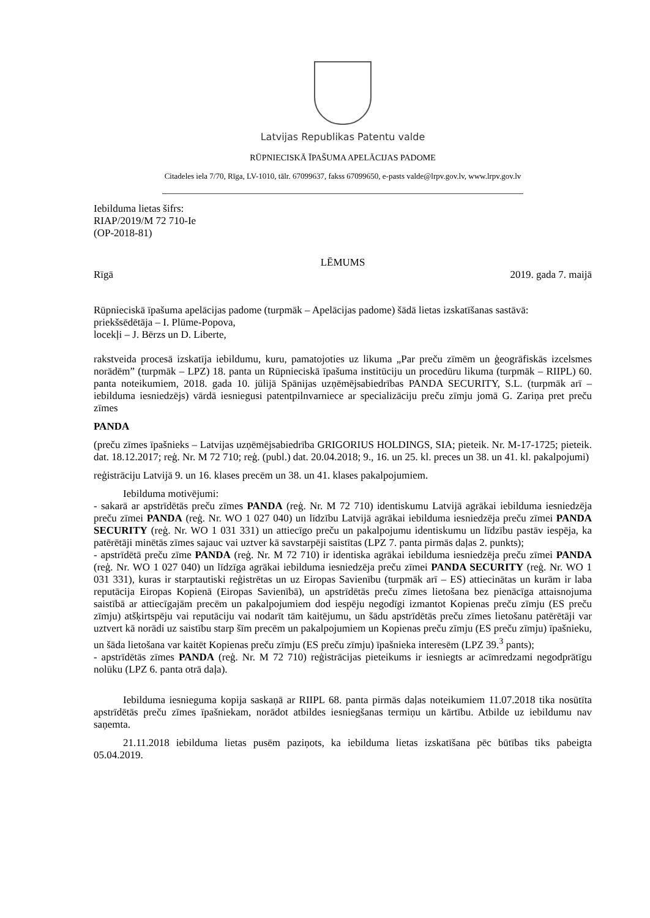Latvijas Republikas Patentu valde
RŪPNIECISKĀ ĪPAŠUMA APELĀCIJAS PADOME
Citadeles iela 7/70, Rīga, LV-1010, tālr. 67099637, fakss 67099650, e-pasts valde@lrpv.gov.lv, www.lrpv.gov.lv
Iebilduma lietas šifrs:
RIAP/2019/M 72 710-Ie
(OP-2018-81)
LĒMUMS
Rīgā 2019. gada 7. maijā
Rūpnieciskā īpašuma apelācijas padome (turpmāk – Apelācijas padome) šādā lietas izskatīšanas sastāvā:
priekšsēdētāja – I. Plūme-Popova,
locekļi – J. Bērzs un D. Liberte,
rakstveida procesā izskatīja iebildumu, kuru, pamatojoties uz likuma „Par preču zīmēm un ģeogrāfiskās izcelsmes norādēm” (turpmāk – LPZ) 18. panta un Rūpnieciskā īpašuma institūciju un procedūru likuma (turpmāk – RIIPL) 60. panta noteikumiem, 2018. gada 10. jūlijā Spānijas uzņēmējsabiedrības PANDA SECURITY, S.L. (turpmāk arī – iebilduma iesniedzējs) vārdā iesniegusi patentpilnvarniece ar specializāciju preču zīmju jomā G. Zariņa pret preču zīmes
PANDA
(preču zīmes īpašnieks – Latvijas uzņēmējsabiedrība GRIGORIUS HOLDINGS, SIA; pieteik. Nr. M-17-1725; pieteik. dat. 18.12.2017; reģ. Nr. M 72 710; reģ. (publ.) dat. 20.04.2018; 9., 16. un 25. kl. preces un 38. un 41. kl. pakalpojumi)
reģistrāciju Latvijā 9. un 16. klases precēm un 38. un 41. klases pakalpojumiem.
Iebilduma motivējumi:
- sakarā ar apstrīdētās preču zīmes PANDA (reģ. Nr. M 72 710) identiskumu Latvijā agrākai iebilduma iesniedzēja preču zīmei PANDA (reģ. Nr. WO 1 027 040) un līdzību Latvijā agrākai iebilduma iesniedzēja preču zīmei PANDA SECURITY (reģ. Nr. WO 1 031 331) un attiecīgo preču un pakalpojumu identiskumu un līdzību pastāv iespēja, ka patērētāji minētās zīmes sajauc vai uztver kā savstarpēji saistītas (LPZ 7. panta pirmās daļas 2. punkts);
- apstrīdētā preču zīme PANDA (reģ. Nr. M 72 710) ir identiska agrākai iebilduma iesniedzēja preču zīmei PANDA (reģ. Nr. WO 1 027 040) un līdzīga agrākai iebilduma iesniedzēja preču zīmei PANDA SECURITY (reģ. Nr. WO 1 031 331), kuras ir starptautiski reģistrētas un uz Eiropas Savienību (turpmāk arī – ES) attiecinātas un kurām ir laba reputācija Eiropas Kopienā (Eiropas Savienībā), un apstrīdētās preču zīmes lietošana bez pienācīga attaisnojuma saistībā ar attiecīgajām precēm un pakalpojumiem dod iespēju negodīgi izmantot Kopienas preču zīmju (ES preču zīmju) atšķirtspēju vai reputāciju vai nodarīt tām kaitējumu, un šādu apstrīdētās preču zīmes lietošanu patērētāji var uztvert kā norādi uz saistību starp šīm precēm un pakalpojumiem un Kopienas preču zīmju (ES preču zīmju) īpašnieku, un šāda lietošana var kaitēt Kopienas preču zīmju (ES preču zīmju) īpašnieka interesēm (LPZ 39.<sup>3</sup> pants);
- apstrīdētās zīmes PANDA (reģ. Nr. M 72 710) reģistrācijas pieteikums ir iesniegts ar acīmredzami negodprātīgu nolūku (LPZ 6. panta otrā daļa).
Iebilduma iesnieguma kopija saskaņā ar RIIPL 68. panta pirmās daļas noteikumiem 11.07.2018 tika nosūtīta apstrīdētās preču zīmes īpašniekam, norādot atbildes iesniegšanas termiņu un kārtību. Atbilde uz iebildumu nav saņemta.
21.11.2018 iebilduma lietas pusēm paziņots, ka iebilduma lietas izskatīšana pēc būtības tiks pabeigta 05.04.2019.